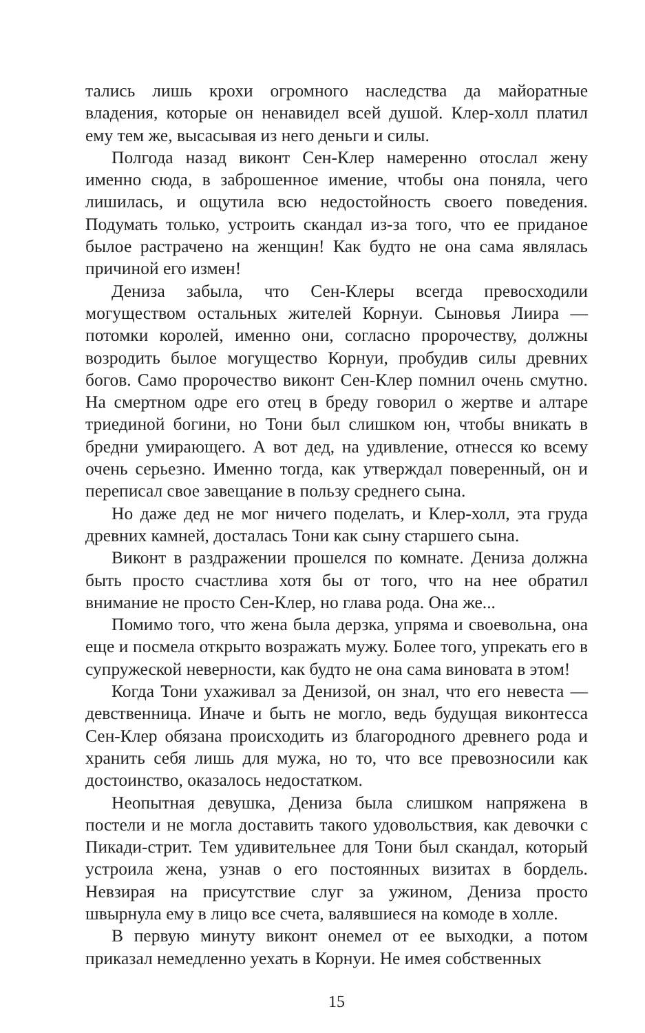тались лишь крохи огромного наследства да майоратные владения, которые он ненавидел всей душой. Клер-холл платил ему тем же, высасывая из него деньги и силы.
Полгода назад виконт Сен-Клер намеренно отослал жену именно сюда, в заброшенное имение, чтобы она поняла, чего лишилась, и ощутила всю недостойность своего поведения. Подумать только, устроить скандал из-за того, что ее приданое былое растрачено на женщин! Как будто не она сама являлась причиной его измен!
Дениза забыла, что Сен-Клеры всегда превосходили могуществом остальных жителей Корнуи. Сыновья Лиира — потомки королей, именно они, согласно пророчеству, должны возродить былое могущество Корнуи, пробудив силы древних богов. Само пророчество виконт Сен-Клер помнил очень смутно. На смертном одре его отец в бреду говорил о жертве и алтаре триединой богини, но Тони был слишком юн, чтобы вникать в бредни умирающего. А вот дед, на удивление, отнесся ко всему очень серьезно. Именно тогда, как утверждал поверенный, он и переписал свое завещание в пользу среднего сына.
Но даже дед не мог ничего поделать, и Клер-холл, эта груда древних камней, досталась Тони как сыну старшего сына.
Виконт в раздражении прошелся по комнате. Дениза должна быть просто счастлива хотя бы от того, что на нее обратил внимание не просто Сен-Клер, но глава рода. Она же...
Помимо того, что жена была дерзка, упряма и своевольна, она еще и посмела открыто возражать мужу. Более того, упрекать его в супружеской неверности, как будто не она сама виновата в этом!
Когда Тони ухаживал за Денизой, он знал, что его невеста — девственница. Иначе и быть не могло, ведь будущая виконтесса Сен-Клер обязана происходить из благородного древнего рода и хранить себя лишь для мужа, но то, что все превозносили как достоинство, оказалось недостатком.
Неопытная девушка, Дениза была слишком напряжена в постели и не могла доставить такого удовольствия, как девочки с Пикади-стрит. Тем удивительнее для Тони был скандал, который устроила жена, узнав о его постоянных визитах в бордель. Невзирая на присутствие слуг за ужином, Дениза просто швырнула ему в лицо все счета, валявшиеся на комоде в холле.
В первую минуту виконт онемел от ее выходки, а потом приказал немедленно уехать в Корнуи. Не имея собственных
15